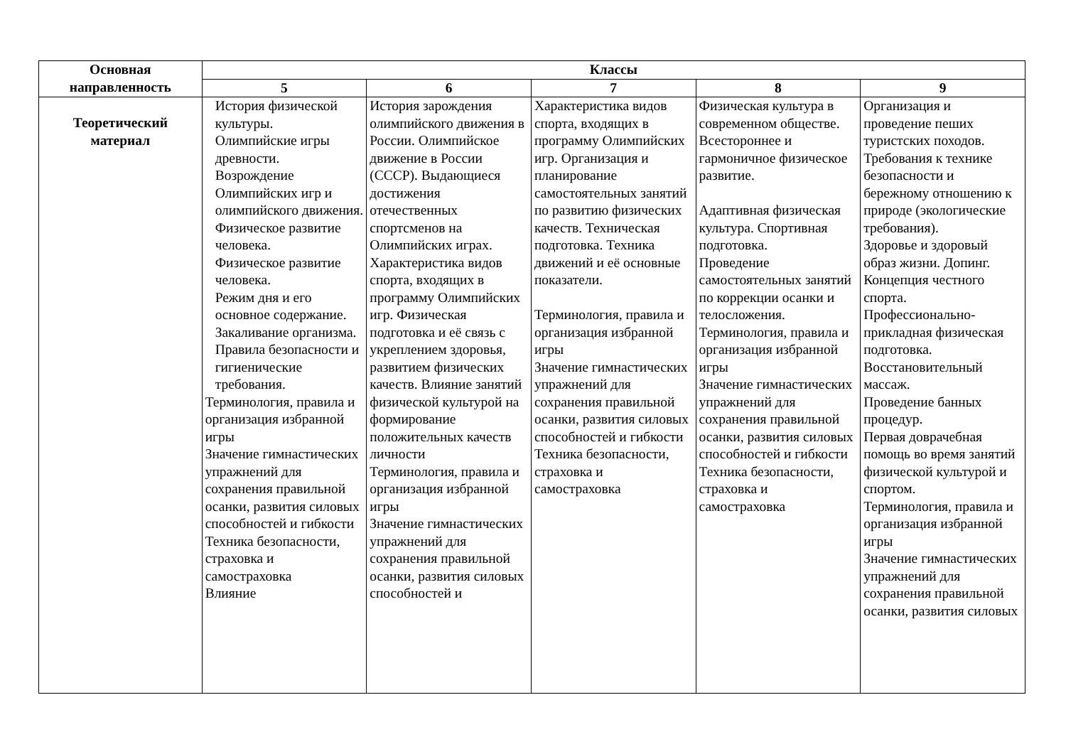| Основная направленность | Классы | | | | |
| --- | --- | --- | --- | --- | --- |
| | 5 | 6 | 7 | 8 | 9 |
| Теоретический материал | История физической культуры. Олимпийские игры древности. Возрождение Олимпийских игр и олимпийского движения. Физическое развитие человека. Физическое развитие человека. Режим дня и его основное содержание. Закаливание организма. Правила безопасности и гигиенические требования. Терминология, правила и организация избранной игры Значение гимнастических упражнений для сохранения правильной осанки, развития силовых способностей и гибкости Техника безопасности, страховка и самостраховка Влияние | История зарождения олимпийского движения в России. Олимпийское движение в России (СССР). Выдающиеся достижения отечественных спортсменов на Олимпийских играх. Характеристика видов спорта, входящих в программу Олимпийских игр. Физическая подготовка и её связь с укреплением здоровья, развитием физических качеств. Влияние занятий физической культурой на формирование положительных качеств личности Терминология, правила и организация избранной игры Значение гимнастических упражнений для сохранения правильной осанки, развития силовых способностей и | Характеристика видов спорта, входящих в программу Олимпийских игр. Организация и планирование самостоятельных занятий по развитию физических качеств. Техническая подготовка. Техника движений и её основные показатели. Терминология, правила и организация избранной игры Значение гимнастических упражнений для сохранения правильной осанки, развития силовых способностей и гибкости Техника безопасности, страховка и самостраховка | Физическая культура в современном обществе. Всестороннее и гармоничное физическое развитие. Адаптивная физическая культура. Спортивная подготовка. Проведение самостоятельных занятий по коррекции осанки и телосложения. Терминология, правила и организация избранной игры Значение гимнастических упражнений для сохранения правильной осанки, развития силовых способностей и гибкости Техника безопасности, страховка и самостраховка | Организация и проведение пеших туристских походов. Требования к технике безопасности и бережному отношению к природе (экологические требования). Здоровье и здоровый образ жизни. Допинг. Концепция честного спорта. Профессионально-прикладная физическая подготовка. Восстановительный массаж. Проведение банных процедур. Первая доврачебная помощь во время занятий физической культурой и спортом. Терминология, правила и организация избранной игры Значение гимнастических упражнений для сохранения правильной осанки, развития силовых |